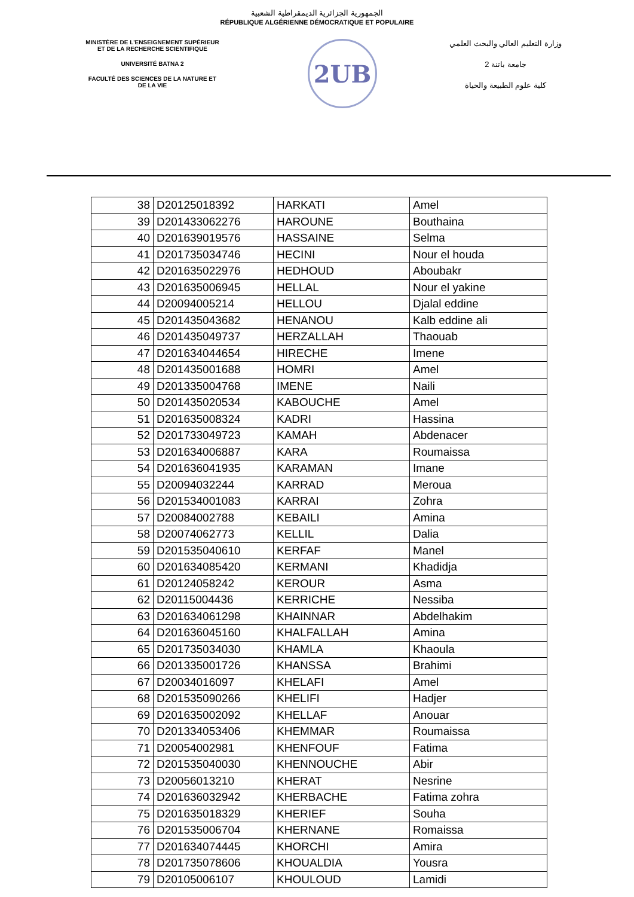الجمهورية الجزائرية الديمقراطية الشعبية
RÉPUBLIQUE ALGÉRIENNE DÉMOCRATIQUE ET POPULAIRE
MINISTÈRE DE L'ENSEIGNEMENT SUPÉRIEUR
ET DE LA RECHERCHE SCIENTIFIQUE
UNIVERSITÉ BATNA 2
FACULTÉ DES SCIENCES DE LA NATURE ET
DE LA VIE
2UB
وزارة التعليم العالي والبحث العلمي
جامعة باتنة 2
كلية علوم الطبيعة والحياة
| 38 | D20125018392 | HARKATI | Amel |
| 39 | D201433062276 | HAROUNE | Bouthaina |
| 40 | D201639019576 | HASSAINE | Selma |
| 41 | D201735034746 | HECINI | Nour el houda |
| 42 | D201635022976 | HEDHOUD | Aboubakr |
| 43 | D201635006945 | HELLAL | Nour el yakine |
| 44 | D20094005214 | HELLOU | Djalal eddine |
| 45 | D201435043682 | HENANOU | Kalb eddine ali |
| 46 | D201435049737 | HERZALLAH | Thaouab |
| 47 | D201634044654 | HIRECHE | Imene |
| 48 | D201435001688 | HOMRI | Amel |
| 49 | D201335004768 | IMENE | Naili |
| 50 | D201435020534 | KABOUCHE | Amel |
| 51 | D201635008324 | KADRI | Hassina |
| 52 | D201733049723 | KAMAH | Abdenacer |
| 53 | D201634006887 | KARA | Roumaissa |
| 54 | D201636041935 | KARAMAN | Imane |
| 55 | D20094032244 | KARRAD | Meroua |
| 56 | D201534001083 | KARRAI | Zohra |
| 57 | D20084002788 | KEBAILI | Amina |
| 58 | D20074062773 | KELLIL | Dalia |
| 59 | D201535040610 | KERFAF | Manel |
| 60 | D201634085420 | KERMANI | Khadidja |
| 61 | D20124058242 | KEROUR | Asma |
| 62 | D20115004436 | KERRICHE | Nessiba |
| 63 | D201634061298 | KHAINNAR | Abdelhakim |
| 64 | D201636045160 | KHALFALLAH | Amina |
| 65 | D201735034030 | KHAMLA | Khaoula |
| 66 | D201335001726 | KHANSSA | Brahimi |
| 67 | D20034016097 | KHELAFI | Amel |
| 68 | D201535090266 | KHELIFI | Hadjer |
| 69 | D201635002092 | KHELLAF | Anouar |
| 70 | D201334053406 | KHEMMAR | Roumaissa |
| 71 | D20054002981 | KHENFOUF | Fatima |
| 72 | D201535040030 | KHENNOUCHE | Abir |
| 73 | D20056013210 | KHERAT | Nesrine |
| 74 | D201636032942 | KHERBACHE | Fatima zohra |
| 75 | D201635018329 | KHERIEF | Souha |
| 76 | D201535006704 | KHERNANE | Romaissa |
| 77 | D201634074445 | KHORCHI | Amira |
| 78 | D201735078606 | KHOUALDIA | Yousra |
| 79 | D20105006107 | KHOULOUD | Lamidi |